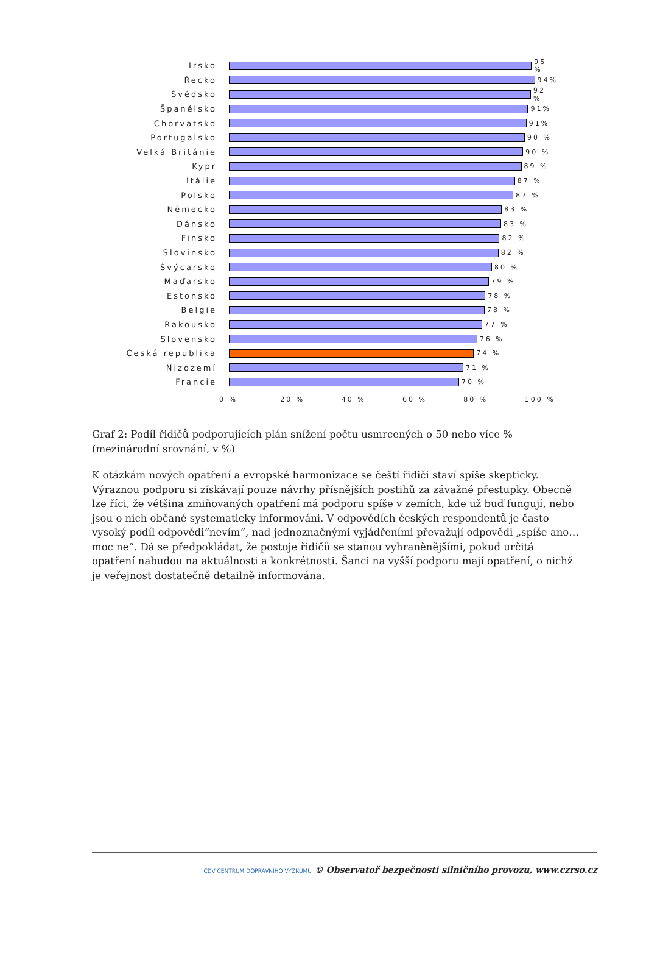Irsko
95 %
Řecko
94%
Švédsko
92 %
Španělsko
91%
Chorvatsko
91%
Portugalsko
90 %
Velká Británie
90 %
Kypr
89 %
Itálie
87 %
Polsko
87 %
Německo
83 %
Dánsko
83 %
Finsko
82 %
Slovinsko
82 %
Švýcarsko
80 %
Maďarsko
79 %
Estonsko
78 %
Belgie
78 %
Rakousko
77 %
Slovensko
76 %
Česká republika
74 %
Nizozemí
71 %
Francie
70 %
0 % 20 % 40 % 60 % 80 % 100 %
Graf 2: Podíl řidičů podporujících plán snížení počtu usmrcených o 50 nebo více % (mezinárodní srovnání, v %)
K otázkám nových opatření a evropské harmonizace se čeští řidiči staví spíše skepticky. Výraznou podporu si získávají pouze návrhy přísnějších postihů za závažné přestupky. Obecně lze říci, že většina zmiňovaných opatření má podporu spíše v zemích, kde už buď fungují, nebo jsou o nich občané systematicky informováni. V odpovědích českých respondentů je často vysoký podíl odpovědi“nevím“, nad jednoznačnými vyjádřeními převažují odpovědi „spíše ano…moc ne“. Dá se předpokládat, že postoje řidičů se stanou vyhraněnějšími, pokud určitá opatření nabudou na aktuálnosti a konkrétnosti. Šanci na vyšší podporu mají opatření, o nichž je veřejnost dostatečně detailně informována.
CDV CENTRUM DOPRAVNÍHO VÝZKUMU © Observatoř bezpečnosti silničního provozu, www.czrso.cz